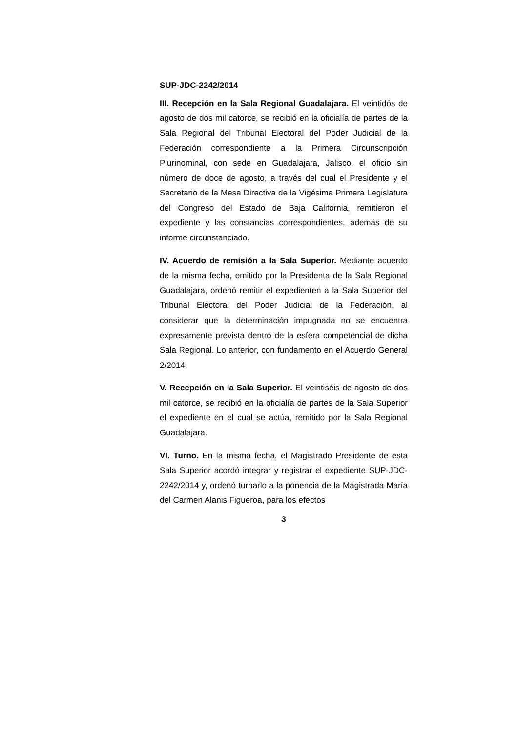SUP-JDC-2242/2014
III. Recepción en la Sala Regional Guadalajara. El veintidós de agosto de dos mil catorce, se recibió en la oficialía de partes de la Sala Regional del Tribunal Electoral del Poder Judicial de la Federación correspondiente a la Primera Circunscripción Plurinominal, con sede en Guadalajara, Jalisco, el oficio sin número de doce de agosto, a través del cual el Presidente y el Secretario de la Mesa Directiva de la Vigésima Primera Legislatura del Congreso del Estado de Baja California, remitieron el expediente y las constancias correspondientes, además de su informe circunstanciado.
IV. Acuerdo de remisión a la Sala Superior. Mediante acuerdo de la misma fecha, emitido por la Presidenta de la Sala Regional Guadalajara, ordenó remitir el expedienten a la Sala Superior del Tribunal Electoral del Poder Judicial de la Federación, al considerar que la determinación impugnada no se encuentra expresamente prevista dentro de la esfera competencial de dicha Sala Regional. Lo anterior, con fundamento en el Acuerdo General 2/2014.
V. Recepción en la Sala Superior. El veintiséis de agosto de dos mil catorce, se recibió en la oficialía de partes de la Sala Superior el expediente en el cual se actúa, remitido por la Sala Regional Guadalajara.
VI. Turno. En la misma fecha, el Magistrado Presidente de esta Sala Superior acordó integrar y registrar el expediente SUP-JDC-2242/2014 y, ordenó turnarlo a la ponencia de la Magistrada María del Carmen Alanis Figueroa, para los efectos
3